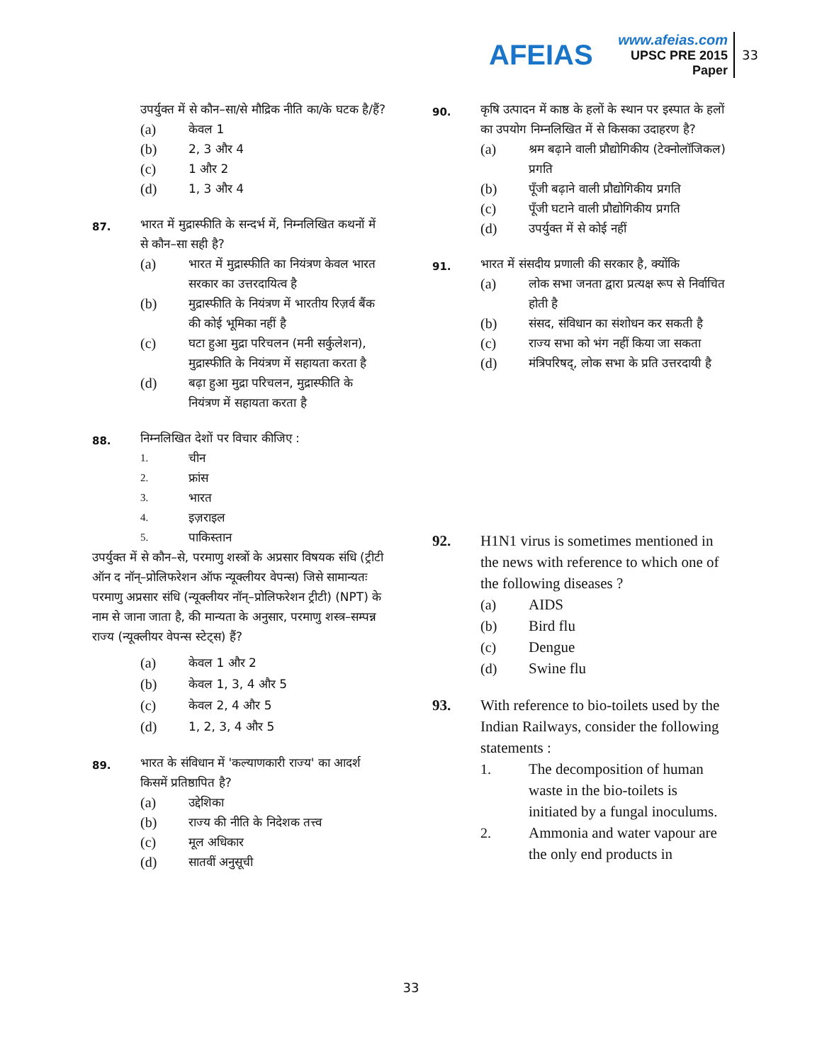AFEIAS
www.afeias.com
UPSC PRE 2015 Paper
33
उपर्युक्त में से कौन–सा/से मौद्रिक नीति का/के घटक है/हैं?
(a) केवल 1
(b) 2, 3 और 4
(c) 1 और 2
(d) 1, 3 और 4
87.
भारत में मुद्रास्फीति के सन्दर्भ में, निम्नलिखित कथनों में से कौन–सा सही है?
(a) भारत में मुद्रास्फीति का नियंत्रण केवल भारत सरकार का उत्तरदायित्व है
(b) मुद्रास्फीति के नियंत्रण में भारतीय रिज़र्व बैंक की कोई भूमिका नहीं है
(c) घटा हुआ मुद्रा परिचलन (मनी सर्कुलेशन), मुद्रास्फीति के नियंत्रण में सहायता करता है
(d) बढ़ा हुआ मुद्रा परिचलन, मुद्रास्फीति के नियंत्रण में सहायता करता है
88.
निम्नलिखित देशों पर विचार कीजिए :
1. चीन
2. फ्रांस
3. भारत
4. इज़राइल
5. पाकिस्तान
उपर्युक्त में से कौन–से, परमाणु शस्त्रों के अप्रसार विषयक संधि (ट्रीटी ऑन द नॉन्–प्रोलिफरेशन ऑफ न्यूक्लीयर वेपन्स) जिसे सामान्यतः परमाणु अप्रसार संधि (न्यूक्लीयर नॉन्–प्रोलिफरेशन ट्रीटी) (NPT) के नाम से जाना जाता है, की मान्यता के अनुसार, परमाणु शस्त्र–सम्पन्न राज्य (न्यूक्लीयर वेपन्स स्टेट्स) हैं?
(a) केवल 1 और 2
(b) केवल 1, 3, 4 और 5
(c) केवल 2, 4 और 5
(d) 1, 2, 3, 4 और 5
89.
भारत के संविधान में 'कल्याणकारी राज्य' का आदर्श किसमें प्रतिष्ठापित है?
(a) उद्देशिका
(b) राज्य की नीति के निदेशक तत्त्व
(c) मूल अधिकार
(d) सातवीं अनुसूची
90.
कृषि उत्पादन में काष्ठ के हलों के स्थान पर इस्पात के हलों का उपयोग निम्नलिखित में से किसका उदाहरण है?
(a) श्रम बढ़ाने वाली प्रौद्योगिकीय (टेक्नोलॉजिकल) प्रगति
(b) पूँजी बढ़ाने वाली प्रौद्योगिकीय प्रगति
(c) पूँजी घटाने वाली प्रौद्योगिकीय प्रगति
(d) उपर्युक्त में से कोई नहीं
91.
भारत में संसदीय प्रणाली की सरकार है, क्योंकि
(a) लोक सभा जनता द्वारा प्रत्यक्ष रूप से निर्वाचित होती है
(b) संसद, संविधान का संशोधन कर सकती है
(c) राज्य सभा को भंग नहीं किया जा सकता
(d) मंत्रिपरिषद्, लोक सभा के प्रति उत्तरदायी है
92. H1N1 virus is sometimes mentioned in the news with reference to which one of the following diseases ?
(a) AIDS
(b) Bird flu
(c) Dengue
(d) Swine flu
93. With reference to bio-toilets used by the Indian Railways, consider the following statements :
1. The decomposition of human waste in the bio-toilets is initiated by a fungal inoculums.
2. Ammonia and water vapour are the only end products in
33